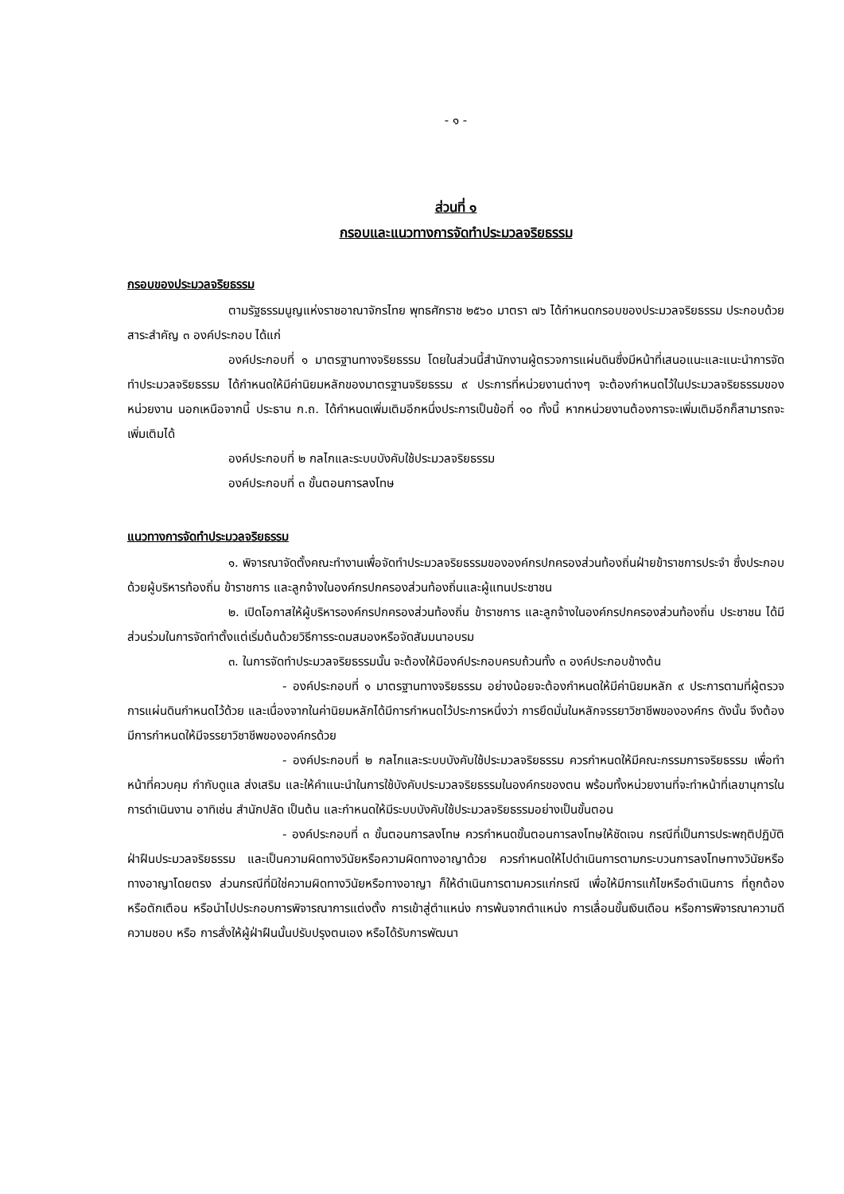- ๑ -
ส่วนที่ ๑
กรอบและแนวทางการจัดทำประมวลจริยธรรม
กรอบของประมวลจริยธรรม
ตามรัฐธรรมนูญแห่งราชอาณาจักรไทย พุทธศักราช ๒๕๖๐ มาตรา ๗๖ ได้กำหนดกรอบของประมวลจริยธรรม ประกอบด้วยสาระสำคัญ ๓ องค์ประกอบ ได้แก่
องค์ประกอบที่ ๑ มาตรฐานทางจริยธรรม โดยในส่วนนี้สำนักงานผู้ตรวจการแผ่นดินซึ่งมีหน้าที่เสนอแนะและแนะนำการจัดทำประมวลจริยธรรม ได้กำหนดให้มีค่านิยมหลักของมาตรฐานจริยธรรม ๙ ประการที่หน่วยงานต่างๆ จะต้องกำหนดไว้ในประมวลจริยธรรมของหน่วยงาน นอกเหนือจากนี้ ประธาน ก.ถ. ได้กำหนดเพิ่มเติมอีกหนึ่งประการเป็นข้อที่ ๑๐ ทั้งนี้ หากหน่วยงานต้องการจะเพิ่มเติมอีกก็สามารถจะเพิ่มเติมได้
องค์ประกอบที่ ๒ กลไกและระบบบังคับใช้ประมวลจริยธรรม
องค์ประกอบที่ ๓ ขั้นตอนการลงโทษ
แนวทางการจัดทำประมวลจริยธรรม
๑. พิจารณาจัดตั้งคณะทำงานเพื่อจัดทำประมวลจริยธรรมขององค์กรปกครองส่วนท้องถิ่นฝ่ายข้าราชการประจำ ซึ่งประกอบด้วยผู้บริหารท้องถิ่น ข้าราชการ และลูกจ้างในองค์กรปกครองส่วนท้องถิ่นและผู้แทนประชาชน
๒. เปิดโอกาสให้ผู้บริหารองค์กรปกครองส่วนท้องถิ่น ข้าราชการ และลูกจ้างในองค์กรปกครองส่วนท้องถิ่น ประชาชน ได้มีส่วนร่วมในการจัดทำตั้งแต่เริ่มต้นด้วยวิธีการระดมสมองหรือจัดสัมมนาอบรม
๓. ในการจัดทำประมวลจริยธรรมนั้น จะต้องให้มีองค์ประกอบครบถ้วนทั้ง ๓ องค์ประกอบข้างต้น
- องค์ประกอบที่ ๑ มาตรฐานทางจริยธรรม อย่างน้อยจะต้องกำหนดให้มีค่านิยมหลัก ๙ ประการตามที่ผู้ตรวจการแผ่นดินกำหนดไว้ด้วย และเนื่องจากในค่านิยมหลักได้มีการกำหนดไว้ประการหนึ่งว่า การยึดมั่นในหลักจรรยาวิชาชีพขององค์กร ดังนั้น จึงต้องมีการกำหนดให้มีจรรยาวิชาชีพขององค์กรด้วย
- องค์ประกอบที่ ๒ กลไกและระบบบังคับใช้ประมวลจริยธรรม ควรกำหนดให้มีคณะกรรมการจริยธรรม เพื่อทำหน้าที่ควบคุม กำกับดูแล ส่งเสริม และให้คำแนะนำในการใช้บังคับประมวลจริยธรรมในองค์กรของตน พร้อมทั้งหน่วยงานที่จะทำหน้าที่เลขานุการในการดำเนินงาน อาทิเช่น สำนักปลัด เป็นต้น และกำหนดให้มีระบบบังคับใช้ประมวลจริยธรรมอย่างเป็นขั้นตอน
- องค์ประกอบที่ ๓ ขั้นตอนการลงโทษ ควรกำหนดขั้นตอนการลงโทษให้ชัดเจน กรณีที่เป็นการประพฤติปฏิบัติฝ่าฝืนประมวลจริยธรรม และเป็นความผิดทางวินัยหรือความผิดทางอาญาด้วย ควรกำหนดให้ไปดำเนินการตามกระบวนการลงโทษทางวินัยหรือทางอาญาโดยตรง ส่วนกรณีที่มิใช่ความผิดทางวินัยหรือทางอาญา ก็ให้ดำเนินการตามควรแก่กรณี เพื่อให้มีการแก้ไขหรือดำเนินการ ที่ถูกต้อง หรือตักเตือน หรือนำไปประกอบการพิจารณาการแต่งตั้ง การเข้าสู่ตำแหน่ง การพ้นจากตำแหน่ง การเลื่อนขั้นเงินเดือน หรือการพิจารณาความดีความชอบ หรือ การสั่งให้ผู้ฝ่าฝืนนั้นปรับปรุงตนเอง หรือได้รับการพัฒนา